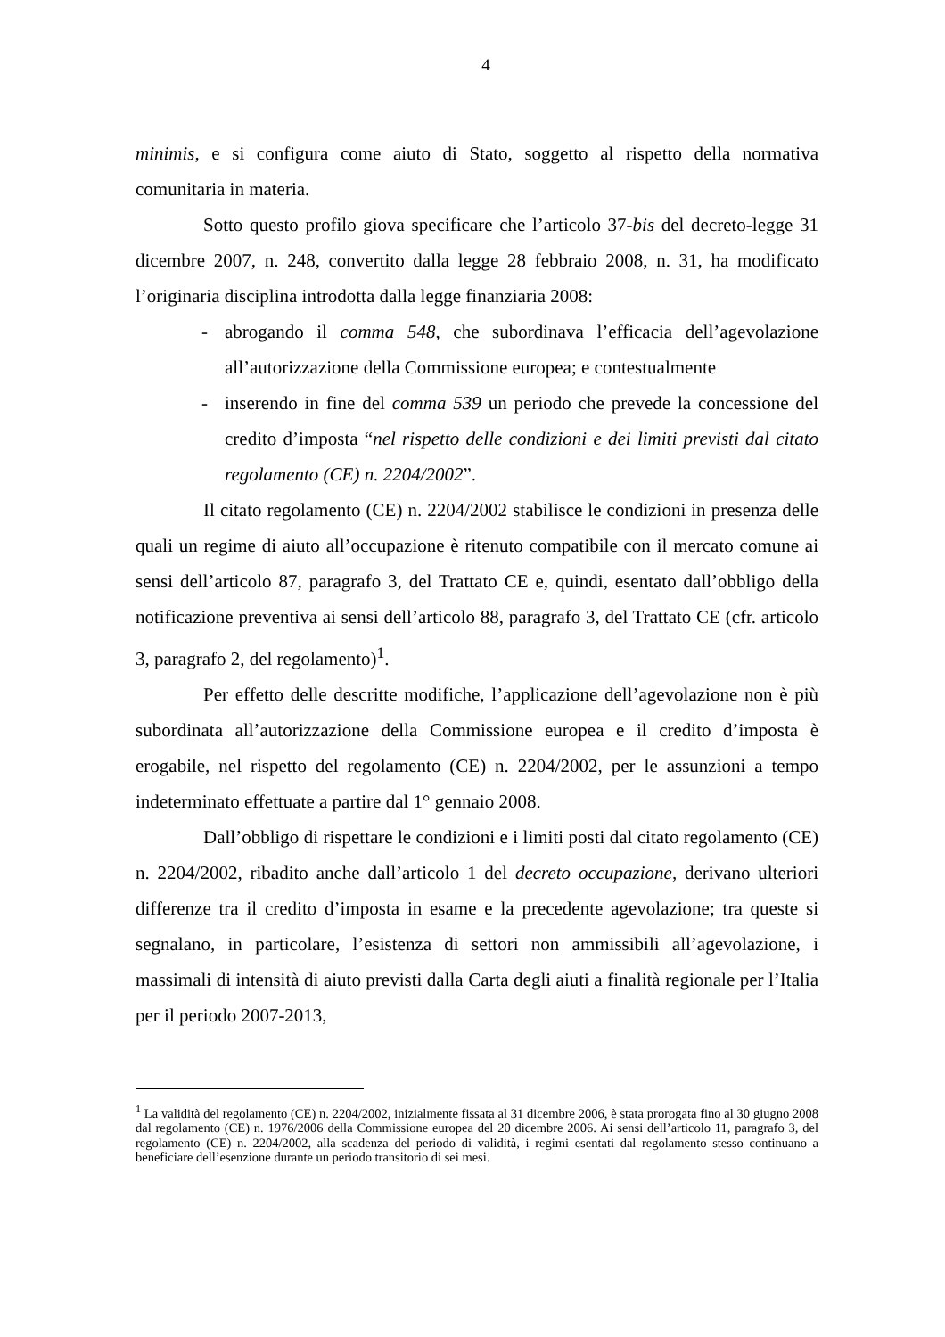4
minimis, e si configura come aiuto di Stato, soggetto al rispetto della normativa comunitaria in materia.
Sotto questo profilo giova specificare che l’articolo 37-bis del decreto-legge 31 dicembre 2007, n. 248, convertito dalla legge 28 febbraio 2008, n. 31, ha modificato l’originaria disciplina introdotta dalla legge finanziaria 2008:
- abrogando il comma 548, che subordinava l’efficacia dell’agevolazione all’autorizzazione della Commissione europea; e contestualmente
- inserendo in fine del comma 539 un periodo che prevede la concessione del credito d’imposta “nel rispetto delle condizioni e dei limiti previsti dal citato regolamento (CE) n. 2204/2002”.
Il citato regolamento (CE) n. 2204/2002 stabilisce le condizioni in presenza delle quali un regime di aiuto all’occupazione è ritenuto compatibile con il mercato comune ai sensi dell’articolo 87, paragrafo 3, del Trattato CE e, quindi, esentato dall’obbligo della notificazione preventiva ai sensi dell’articolo 88, paragrafo 3, del Trattato CE (cfr. articolo 3, paragrafo 2, del regolamento)<sup>1</sup>.
Per effetto delle descritte modifiche, l’applicazione dell’agevolazione non è più subordinata all’autorizzazione della Commissione europea e il credito d’imposta è erogabile, nel rispetto del regolamento (CE) n. 2204/2002, per le assunzioni a tempo indeterminato effettuate a partire dal 1° gennaio 2008.
Dall’obbligo di rispettare le condizioni e i limiti posti dal citato regolamento (CE) n. 2204/2002, ribadito anche dall’articolo 1 del decreto occupazione, derivano ulteriori differenze tra il credito d’imposta in esame e la precedente agevolazione; tra queste si segnalano, in particolare, l’esistenza di settori non ammissibili all’agevolazione, i massimali di intensità di aiuto previsti dalla Carta degli aiuti a finalità regionale per l’Italia per il periodo 2007-2013,
<sup>1</sup> La validità del regolamento (CE) n. 2204/2002, inizialmente fissata al 31 dicembre 2006, è stata prorogata fino al 30 giugno 2008 dal regolamento (CE) n. 1976/2006 della Commissione europea del 20 dicembre 2006. Ai sensi dell’articolo 11, paragrafo 3, del regolamento (CE) n. 2204/2002, alla scadenza del periodo di validità, i regimi esentati dal regolamento stesso continuano a beneficiare dell’esenzione durante un periodo transitorio di sei mesi.